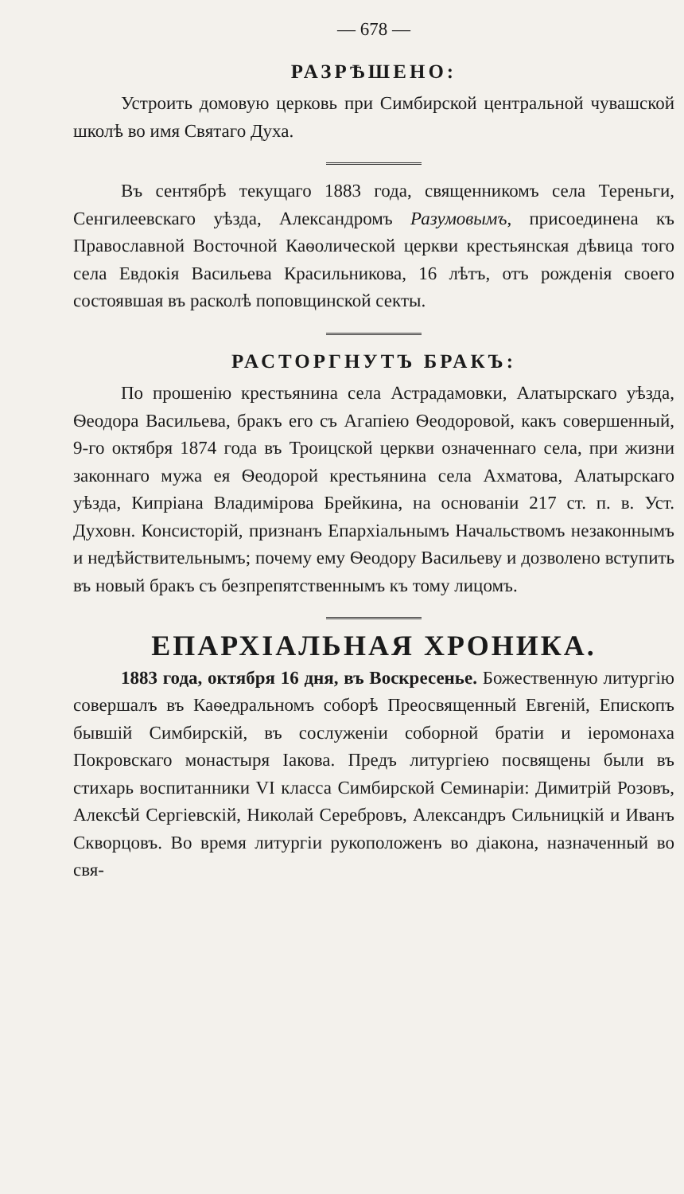— 678 —
РАЗРѢШЕНО:
Устроить домовую церковь при Симбирской центральной чувашской школѣ во имя Святаго Духа.
Въ сентябрѣ текущаго 1883 года, священникомъ села Тереньги, Сенгилеевскаго уѣзда, Александромъ Разумовымъ, присоединена къ Православной Восточной Каѳолической церкви крестьянская дѣвица того села Евдокія Васильева Красильникова, 16 лѣтъ, отъ рожденія своего состоявшая въ расколѣ поповщинской секты.
РАСТОРГНУТЪ БРАКЪ:
По прошенію крестьянина села Астрадамовки, Алатырскаго уѣзда, Ѳеодора Васильева, бракъ его съ Агапіею Ѳеодоровой, какъ совершенный, 9-го октября 1874 года въ Троицской церкви означеннаго села, при жизни законнаго мужа ея Ѳеодорой крестьянина села Ахматова, Алатырскаго уѣзда, Кипріана Владимірова Брейкина, на основаніи 217 ст. п. в. Уст. Духовн. Консисторій, признанъ Епархіальнымъ Начальствомъ незаконнымъ и недѣйствительнымъ; почему ему Ѳеодору Васильеву и дозволено вступить въ новый бракъ съ безпрепятственнымъ къ тому лицомъ.
ЕПАРХІАЛЬНАЯ ХРОНИКА.
1883 года, октября 16 дня, въ Воскресенье. Божественную литургію совершалъ въ Каѳедральномъ соборѣ Преосвященный Евгеній, Епископъ бывшій Симбирскій, въ сослуженіи соборной братіи и іеромонаха Покровскаго монастыря Іакова. Предъ литургіею посвящены были въ стихарь воспитанники VI класса Симбирской Семинаріи: Димитрій Розовъ, Алексѣй Сергіевскій, Николай Серебровъ, Александръ Сильницкій и Иванъ Скворцовъ. Во время литургіи рукоположенъ во діакона, назначенный во свя-